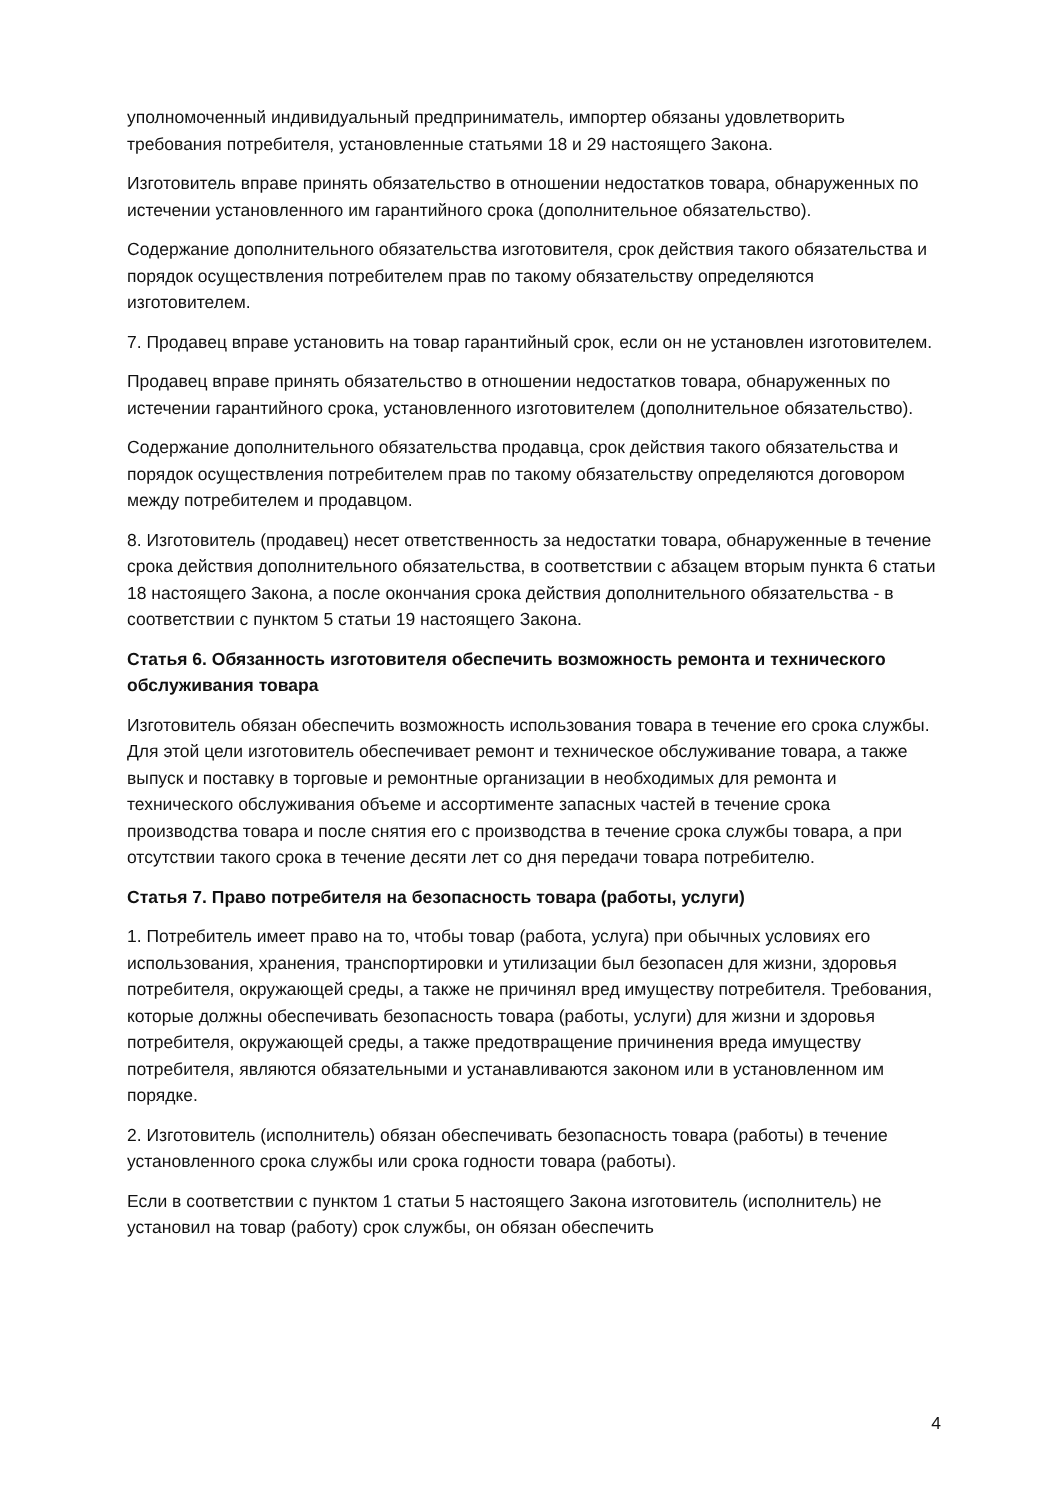уполномоченный индивидуальный предприниматель, импортер обязаны удовлетворить требования потребителя, установленные статьями 18 и 29 настоящего Закона.
Изготовитель вправе принять обязательство в отношении недостатков товара, обнаруженных по истечении установленного им гарантийного срока (дополнительное обязательство).
Содержание дополнительного обязательства изготовителя, срок действия такого обязательства и порядок осуществления потребителем прав по такому обязательству определяются изготовителем.
7. Продавец вправе установить на товар гарантийный срок, если он не установлен изготовителем.
Продавец вправе принять обязательство в отношении недостатков товара, обнаруженных по истечении гарантийного срока, установленного изготовителем (дополнительное обязательство).
Содержание дополнительного обязательства продавца, срок действия такого обязательства и порядок осуществления потребителем прав по такому обязательству определяются договором между потребителем и продавцом.
8. Изготовитель (продавец) несет ответственность за недостатки товара, обнаруженные в течение срока действия дополнительного обязательства, в соответствии с абзацем вторым пункта 6 статьи 18 настоящего Закона, а после окончания срока действия дополнительного обязательства - в соответствии с пунктом 5 статьи 19 настоящего Закона.
Статья 6. Обязанность изготовителя обеспечить возможность ремонта и технического обслуживания товара
Изготовитель обязан обеспечить возможность использования товара в течение его срока службы. Для этой цели изготовитель обеспечивает ремонт и техническое обслуживание товара, а также выпуск и поставку в торговые и ремонтные организации в необходимых для ремонта и технического обслуживания объеме и ассортименте запасных частей в течение срока производства товара и после снятия его с производства в течение срока службы товара, а при отсутствии такого срока в течение десяти лет со дня передачи товара потребителю.
Статья 7. Право потребителя на безопасность товара (работы, услуги)
1. Потребитель имеет право на то, чтобы товар (работа, услуга) при обычных условиях его использования, хранения, транспортировки и утилизации был безопасен для жизни, здоровья потребителя, окружающей среды, а также не причинял вред имуществу потребителя. Требования, которые должны обеспечивать безопасность товара (работы, услуги) для жизни и здоровья потребителя, окружающей среды, а также предотвращение причинения вреда имуществу потребителя, являются обязательными и устанавливаются законом или в установленном им порядке.
2. Изготовитель (исполнитель) обязан обеспечивать безопасность товара (работы) в течение установленного срока службы или срока годности товара (работы).
Если в соответствии с пунктом 1 статьи 5 настоящего Закона изготовитель (исполнитель) не установил на товар (работу) срок службы, он обязан обеспечить
4